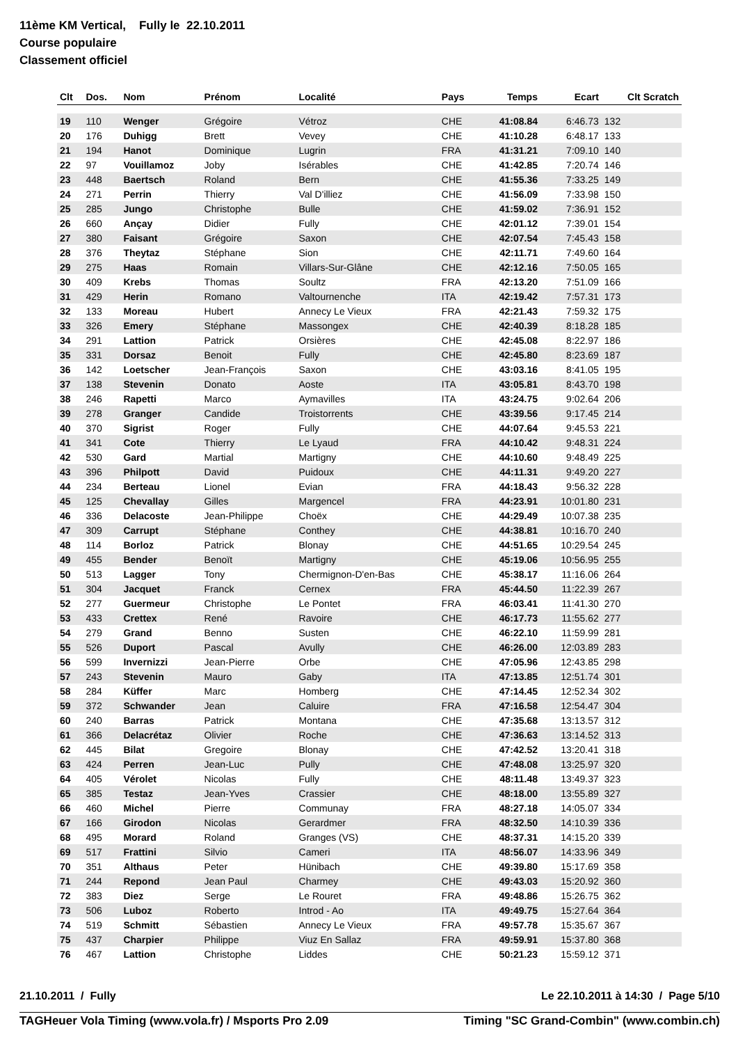11ème KM Vertical, Fully le 22.10.2011
Course populaire
Classement officiel
| Clt | Dos. | Nom | Prénom | Localité | Pays | Temps | Ecart | Clt Scratch |
| --- | --- | --- | --- | --- | --- | --- | --- | --- |
| 19 | 110 | Wenger | Grégoire | Vétroz | CHE | 41:08.84 | 6:46.73 | 132 |
| 20 | 176 | Duhigg | Brett | Vevey | CHE | 41:10.28 | 6:48.17 | 133 |
| 21 | 194 | Hanot | Dominique | Lugrin | FRA | 41:31.21 | 7:09.10 | 140 |
| 22 | 97 | Vouillamoz | Joby | Isérables | CHE | 41:42.85 | 7:20.74 | 146 |
| 23 | 448 | Baertsch | Roland | Bern | CHE | 41:55.36 | 7:33.25 | 149 |
| 24 | 271 | Perrin | Thierry | Val D'illiez | CHE | 41:56.09 | 7:33.98 | 150 |
| 25 | 285 | Jungo | Christophe | Bulle | CHE | 41:59.02 | 7:36.91 | 152 |
| 26 | 660 | Ançay | Didier | Fully | CHE | 42:01.12 | 7:39.01 | 154 |
| 27 | 380 | Faisant | Grégoire | Saxon | CHE | 42:07.54 | 7:45.43 | 158 |
| 28 | 376 | Theytaz | Stéphane | Sion | CHE | 42:11.71 | 7:49.60 | 164 |
| 29 | 275 | Haas | Romain | Villars-Sur-Glâne | CHE | 42:12.16 | 7:50.05 | 165 |
| 30 | 409 | Krebs | Thomas | Soultz | FRA | 42:13.20 | 7:51.09 | 166 |
| 31 | 429 | Herin | Romano | Valtournenche | ITA | 42:19.42 | 7:57.31 | 173 |
| 32 | 133 | Moreau | Hubert | Annecy Le Vieux | FRA | 42:21.43 | 7:59.32 | 175 |
| 33 | 326 | Emery | Stéphane | Massongex | CHE | 42:40.39 | 8:18.28 | 185 |
| 34 | 291 | Lattion | Patrick | Orsières | CHE | 42:45.08 | 8:22.97 | 186 |
| 35 | 331 | Dorsaz | Benoit | Fully | CHE | 42:45.80 | 8:23.69 | 187 |
| 36 | 142 | Loetscher | Jean-François | Saxon | CHE | 43:03.16 | 8:41.05 | 195 |
| 37 | 138 | Stevenin | Donato | Aoste | ITA | 43:05.81 | 8:43.70 | 198 |
| 38 | 246 | Rapetti | Marco | Aymavilles | ITA | 43:24.75 | 9:02.64 | 206 |
| 39 | 278 | Granger | Candide | Troistorrents | CHE | 43:39.56 | 9:17.45 | 214 |
| 40 | 370 | Sigrist | Roger | Fully | CHE | 44:07.64 | 9:45.53 | 221 |
| 41 | 341 | Cote | Thierry | Le Lyaud | FRA | 44:10.42 | 9:48.31 | 224 |
| 42 | 530 | Gard | Martial | Martigny | CHE | 44:10.60 | 9:48.49 | 225 |
| 43 | 396 | Philpott | David | Puidoux | CHE | 44:11.31 | 9:49.20 | 227 |
| 44 | 234 | Berteau | Lionel | Evian | FRA | 44:18.43 | 9:56.32 | 228 |
| 45 | 125 | Chevallay | Gilles | Margencel | FRA | 44:23.91 | 10:01.80 | 231 |
| 46 | 336 | Delacoste | Jean-Philippe | Choëx | CHE | 44:29.49 | 10:07.38 | 235 |
| 47 | 309 | Carrupt | Stéphane | Conthey | CHE | 44:38.81 | 10:16.70 | 240 |
| 48 | 114 | Borloz | Patrick | Blonay | CHE | 44:51.65 | 10:29.54 | 245 |
| 49 | 455 | Bender | Benoït | Martigny | CHE | 45:19.06 | 10:56.95 | 255 |
| 50 | 513 | Lagger | Tony | Chermignon-D'en-Bas | CHE | 45:38.17 | 11:16.06 | 264 |
| 51 | 304 | Jacquet | Franck | Cernex | FRA | 45:44.50 | 11:22.39 | 267 |
| 52 | 277 | Guermeur | Christophe | Le Pontet | FRA | 46:03.41 | 11:41.30 | 270 |
| 53 | 433 | Crettex | René | Ravoire | CHE | 46:17.73 | 11:55.62 | 277 |
| 54 | 279 | Grand | Benno | Susten | CHE | 46:22.10 | 11:59.99 | 281 |
| 55 | 526 | Duport | Pascal | Avully | CHE | 46:26.00 | 12:03.89 | 283 |
| 56 | 599 | Invernizzi | Jean-Pierre | Orbe | CHE | 47:05.96 | 12:43.85 | 298 |
| 57 | 243 | Stevenin | Mauro | Gaby | ITA | 47:13.85 | 12:51.74 | 301 |
| 58 | 284 | Küffer | Marc | Homberg | CHE | 47:14.45 | 12:52.34 | 302 |
| 59 | 372 | Schwander | Jean | Caluire | FRA | 47:16.58 | 12:54.47 | 304 |
| 60 | 240 | Barras | Patrick | Montana | CHE | 47:35.68 | 13:13.57 | 312 |
| 61 | 366 | Delacrétaz | Olivier | Roche | CHE | 47:36.63 | 13:14.52 | 313 |
| 62 | 445 | Bilat | Gregoire | Blonay | CHE | 47:42.52 | 13:20.41 | 318 |
| 63 | 424 | Perren | Jean-Luc | Pully | CHE | 47:48.08 | 13:25.97 | 320 |
| 64 | 405 | Vérolet | Nicolas | Fully | CHE | 48:11.48 | 13:49.37 | 323 |
| 65 | 385 | Testaz | Jean-Yves | Crassier | CHE | 48:18.00 | 13:55.89 | 327 |
| 66 | 460 | Michel | Pierre | Communay | FRA | 48:27.18 | 14:05.07 | 334 |
| 67 | 166 | Girodon | Nicolas | Gerardmer | FRA | 48:32.50 | 14:10.39 | 336 |
| 68 | 495 | Morard | Roland | Granges (VS) | CHE | 48:37.31 | 14:15.20 | 339 |
| 69 | 517 | Frattini | Silvio | Cameri | ITA | 48:56.07 | 14:33.96 | 349 |
| 70 | 351 | Althaus | Peter | Hünibach | CHE | 49:39.80 | 15:17.69 | 358 |
| 71 | 244 | Repond | Jean Paul | Charmey | CHE | 49:43.03 | 15:20.92 | 360 |
| 72 | 383 | Diez | Serge | Le Rouret | FRA | 49:48.86 | 15:26.75 | 362 |
| 73 | 506 | Luboz | Roberto | Introd - Ao | ITA | 49:49.75 | 15:27.64 | 364 |
| 74 | 519 | Schmitt | Sébastien | Annecy Le Vieux | FRA | 49:57.78 | 15:35.67 | 367 |
| 75 | 437 | Charpier | Philippe | Viuz En Sallaz | FRA | 49:59.91 | 15:37.80 | 368 |
| 76 | 467 | Lattion | Christophe | Liddes | CHE | 50:21.23 | 15:59.12 | 371 |
21.10.2011 / Fully Le 22.10.2011 à 14:30 / Page 5/10
TAGHeuer Vola Timing (www.vola.fr) / Msports Pro 2.09 Timing "SC Grand-Combin" (www.combin.ch)